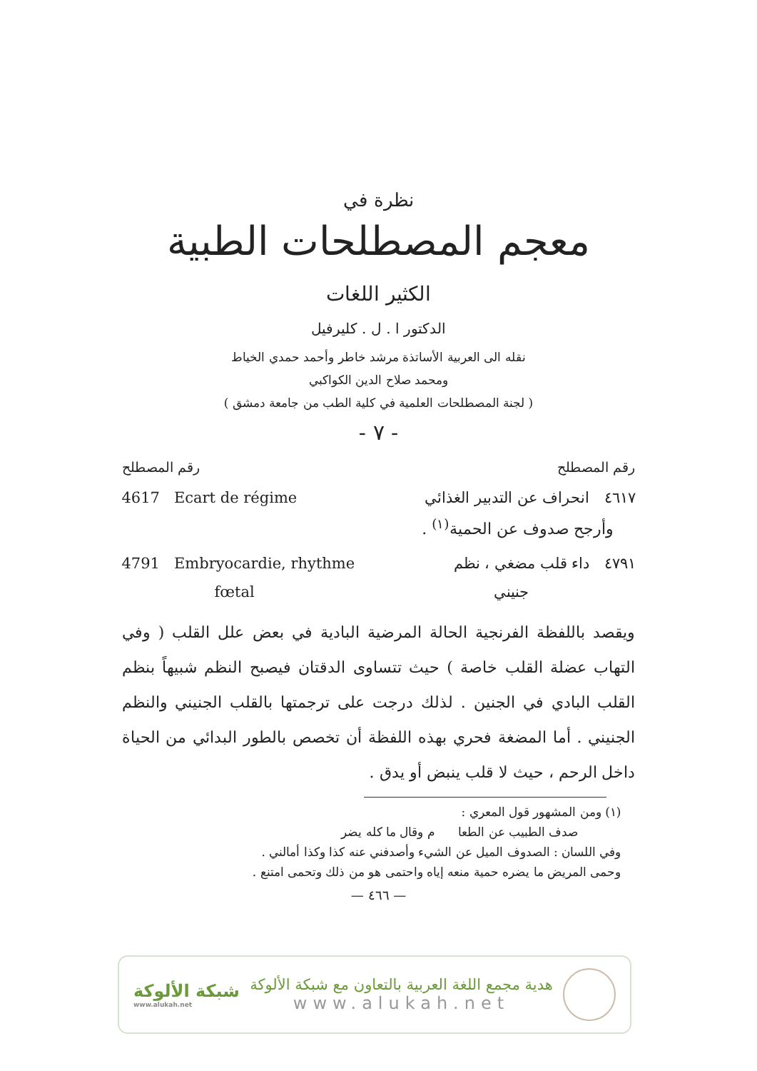نظرة في
معجم المصطلحات الطبية
الكثير اللغات
الدكتور ا . ل . كليرفيل
نقله الى العربية الأساتذة مرشد خاطر وأحمد حمدي الخياط
ومحمد صلاح الدين الكواكبي
( لجنة المصطلحات العلمية في كلية الطب من جامعة دمشق )
- ٧ -
رقم المصطلح رقم المصطلح
4617 Ecart de régime ٤٦١٧ انحراف عن التدبير الغذائي
وأرجح صدوف عن الحمية<sup>(١)</sup> .
4791 Embryocardie, rhythme ٤٧٩١ داء قلب مضغي ، نظم
fœtal جنيني
ويقصد باللفظة الفرنجية الحالة المرضية البادية في بعض علل القلب ( وفي التهاب عضلة القلب خاصة ) حيث تتساوى الدقتان فيصبح النظم شبيهاً بنظم القلب البادي في الجنين . لذلك درجت على ترجمتها بالقلب الجنيني والنظم الجنيني . أما المضغة فحري بهذه اللفظة أن تخصص بالطور البدائي من الحياة داخل الرحم ، حيث لا قلب ينبض أو يدق .
(١) ومن المشهور قول المعري :
صدف الطبيب عن الطعا م وقال ما كله يضر
وفي اللسان : الصدوف الميل عن الشيء وأصدفني عنه كذا وكذا أمالني .
وحمى المريض ما يضره حمية منعه إياه واحتمى هو من ذلك وتحمى امتنع .
— ٤٦٦ —
شبكة الألوكة
www.alukah.net
هدية مجمع اللغة العربية بالتعاون مع شبكة الألوكة
www.alukah.net